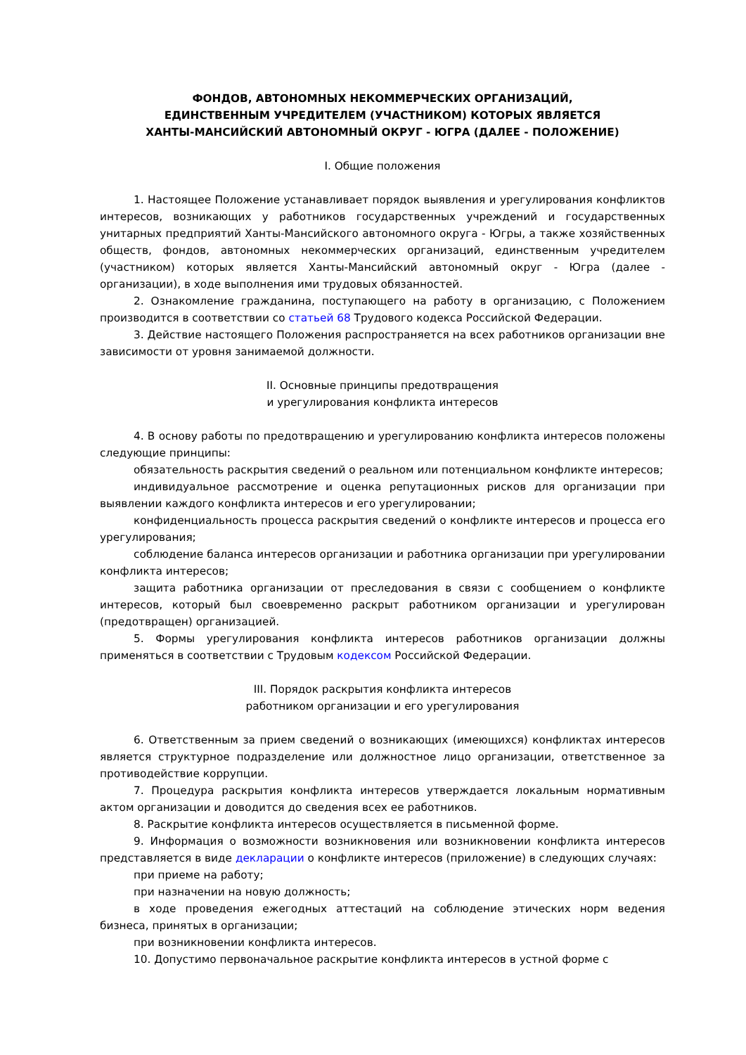ФОНДОВ, АВТОНОМНЫХ НЕКОММЕРЧЕСКИХ ОРГАНИЗАЦИЙ,
ЕДИНСТВЕННЫМ УЧРЕДИТЕЛЕМ (УЧАСТНИКОМ) КОТОРЫХ ЯВЛЯЕТСЯ
ХАНТЫ-МАНСИЙСКИЙ АВТОНОМНЫЙ ОКРУГ - ЮГРА (ДАЛЕЕ - ПОЛОЖЕНИЕ)
I. Общие положения
1. Настоящее Положение устанавливает порядок выявления и урегулирования конфликтов интересов, возникающих у работников государственных учреждений и государственных унитарных предприятий Ханты-Мансийского автономного округа - Югры, а также хозяйственных обществ, фондов, автономных некоммерческих организаций, единственным учредителем (участником) которых является Ханты-Мансийский автономный округ - Югра (далее - организации), в ходе выполнения ими трудовых обязанностей.
2. Ознакомление гражданина, поступающего на работу в организацию, с Положением производится в соответствии со статьей 68 Трудового кодекса Российской Федерации.
3. Действие настоящего Положения распространяется на всех работников организации вне зависимости от уровня занимаемой должности.
II. Основные принципы предотвращения
и урегулирования конфликта интересов
4. В основу работы по предотвращению и урегулированию конфликта интересов положены следующие принципы:
обязательность раскрытия сведений о реальном или потенциальном конфликте интересов;
индивидуальное рассмотрение и оценка репутационных рисков для организации при выявлении каждого конфликта интересов и его урегулировании;
конфиденциальность процесса раскрытия сведений о конфликте интересов и процесса его урегулирования;
соблюдение баланса интересов организации и работника организации при урегулировании конфликта интересов;
защита работника организации от преследования в связи с сообщением о конфликте интересов, который был своевременно раскрыт работником организации и урегулирован (предотвращен) организацией.
5. Формы урегулирования конфликта интересов работников организации должны применяться в соответствии с Трудовым кодексом Российской Федерации.
III. Порядок раскрытия конфликта интересов
работником организации и его урегулирования
6. Ответственным за прием сведений о возникающих (имеющихся) конфликтах интересов является структурное подразделение или должностное лицо организации, ответственное за противодействие коррупции.
7. Процедура раскрытия конфликта интересов утверждается локальным нормативным актом организации и доводится до сведения всех ее работников.
8. Раскрытие конфликта интересов осуществляется в письменной форме.
9. Информация о возможности возникновения или возникновении конфликта интересов представляется в виде декларации о конфликте интересов (приложение) в следующих случаях:
при приеме на работу;
при назначении на новую должность;
в ходе проведения ежегодных аттестаций на соблюдение этических норм ведения бизнеса, принятых в организации;
при возникновении конфликта интересов.
10. Допустимо первоначальное раскрытие конфликта интересов в устной форме с